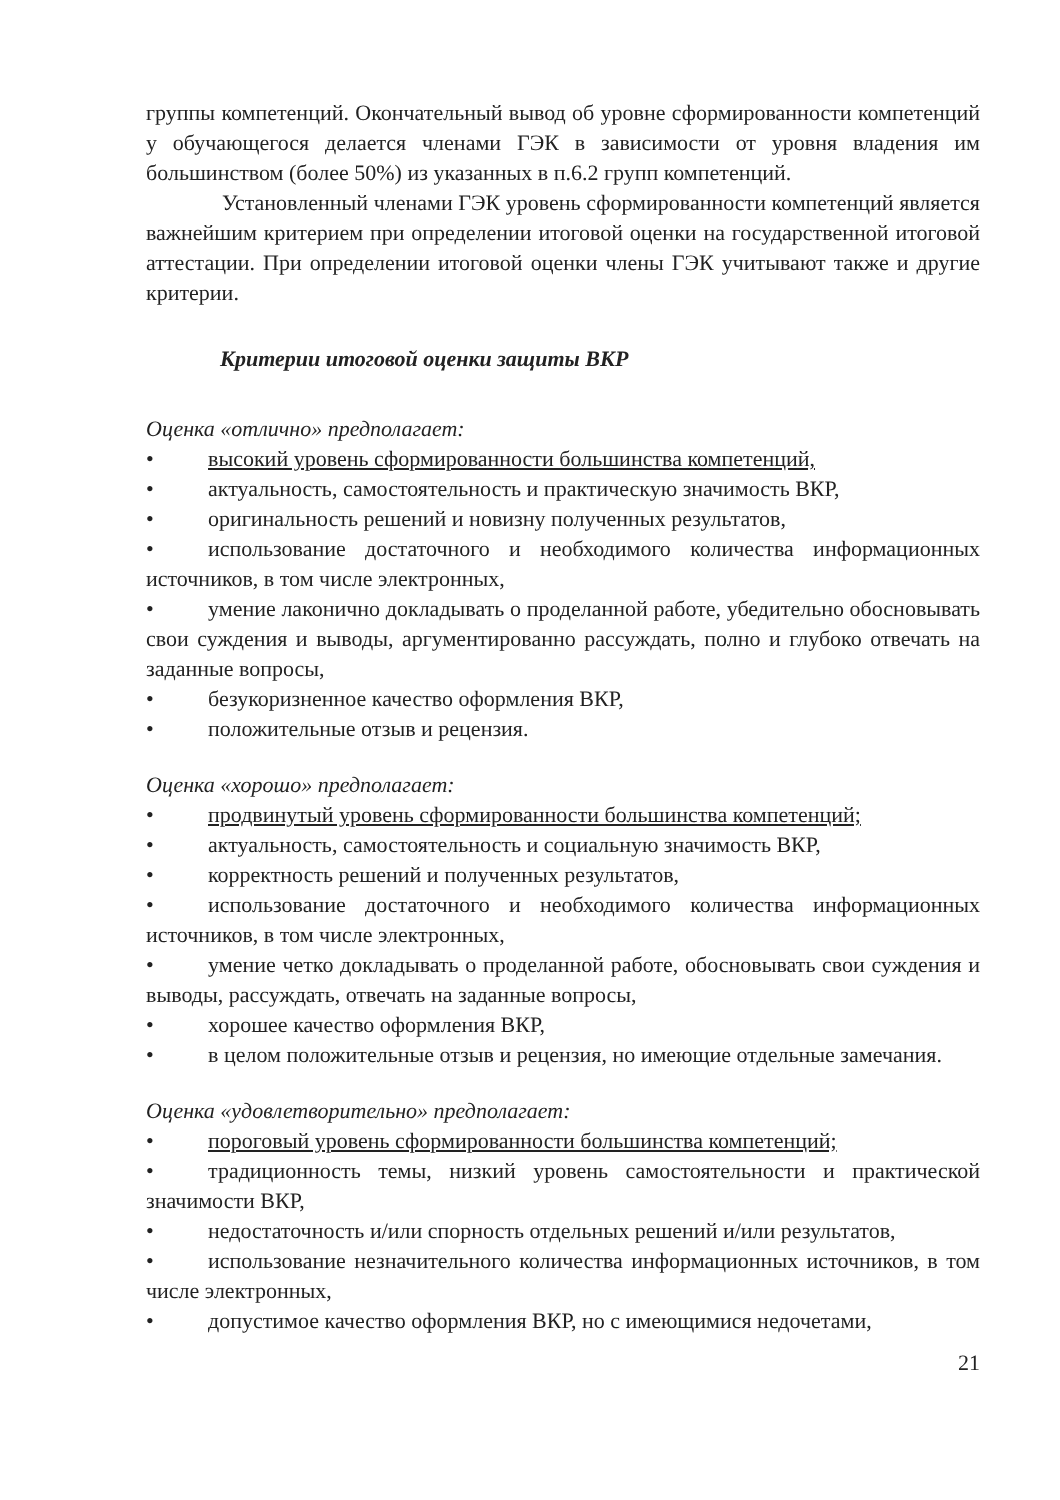группы компетенций. Окончательный вывод об уровне сформированности компетенций у обучающегося делается членами ГЭК в зависимости от уровня владения им большинством (более 50%) из указанных в п.6.2 групп компетенций.
Установленный членами ГЭК уровень сформированности компетенций является важнейшим критерием при определении итоговой оценки на государственной итоговой аттестации. При определении итоговой оценки члены ГЭК учитывают также и другие критерии.
Критерии итоговой оценки защиты ВКР
Оценка «отлично» предполагает:
• высокий уровень сформированности большинства компетенций,
• актуальность, самостоятельность и практическую значимость ВКР,
• оригинальность решений и новизну полученных результатов,
• использование достаточного и необходимого количества информационных источников, в том числе электронных,
• умение лаконично докладывать о проделанной работе, убедительно обосновывать свои суждения и выводы, аргументированно рассуждать, полно и глубоко отвечать на заданные вопросы,
• безукоризненное качество оформления ВКР,
• положительные отзыв и рецензия.
Оценка «хорошо» предполагает:
• продвинутый уровень сформированности большинства компетенций;
• актуальность, самостоятельность и социальную значимость ВКР,
• корректность решений и полученных результатов,
• использование достаточного и необходимого количества информационных источников, в том числе электронных,
• умение четко докладывать о проделанной работе, обосновывать свои суждения и выводы, рассуждать, отвечать на заданные вопросы,
• хорошее качество оформления ВКР,
• в целом положительные отзыв и рецензия, но имеющие отдельные замечания.
Оценка «удовлетворительно» предполагает:
• пороговый уровень сформированности большинства компетенций;
• традиционность темы, низкий уровень самостоятельности и практической значимости ВКР,
• недостаточность и/или спорность отдельных решений и/или результатов,
• использование незначительного количества информационных источников, в том числе электронных,
• допустимое качество оформления ВКР, но с имеющимися недочетами,
21